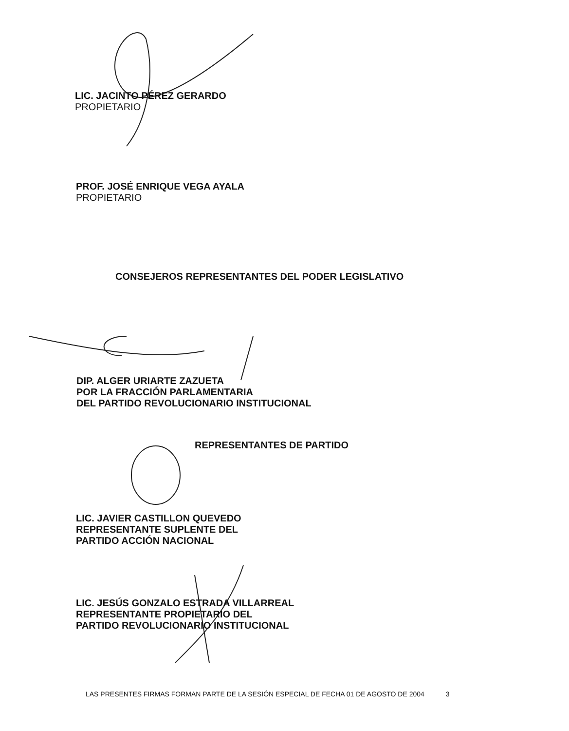LIC. JACINTO PÉREZ GERARDO
PROPIETARIO
PROF. JOSÉ ENRIQUE VEGA AYALA
PROPIETARIO
CONSEJEROS REPRESENTANTES DEL PODER LEGISLATIVO
DIP. ALGER URIARTE ZAZUETA
POR LA FRACCIÓN PARLAMENTARIA
DEL PARTIDO REVOLUCIONARIO INSTITUCIONAL
REPRESENTANTES DE PARTIDO
LIC. JAVIER CASTILLON QUEVEDO
REPRESENTANTE SUPLENTE DEL
PARTIDO ACCIÓN NACIONAL
LIC. JESÚS GONZALO ESTRADA VILLARREAL
REPRESENTANTE PROPIETARIO DEL
PARTIDO REVOLUCIONARIO INSTITUCIONAL
LAS PRESENTES FIRMAS FORMAN PARTE DE LA SESIÓN ESPECIAL DE FECHA 01 DE AGOSTO DE 2004 3